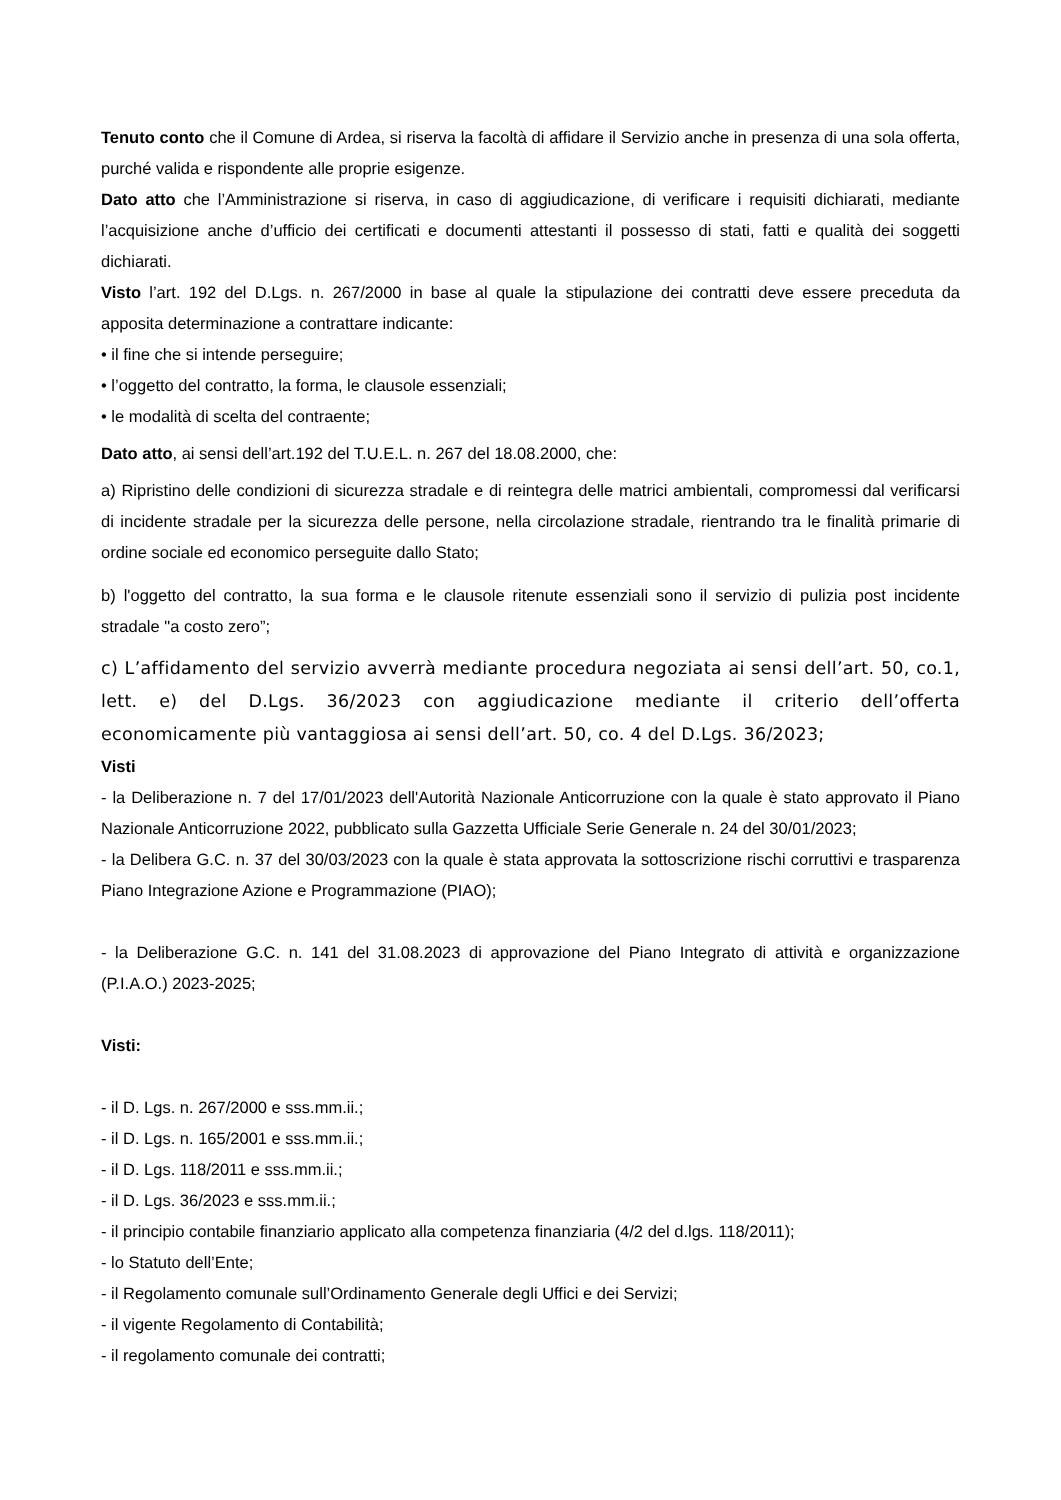Tenuto conto che il Comune di Ardea, si riserva la facoltà di affidare il Servizio anche in presenza di una sola offerta, purché valida e rispondente alle proprie esigenze.
Dato atto che l’Amministrazione si riserva, in caso di aggiudicazione, di verificare i requisiti dichiarati, mediante l’acquisizione anche d’ufficio dei certificati e documenti attestanti il possesso di stati, fatti e qualità dei soggetti dichiarati.
Visto l’art. 192 del D.Lgs. n. 267/2000 in base al quale la stipulazione dei contratti deve essere preceduta da apposita determinazione a contrattare indicante:
• il fine che si intende perseguire;
• l’oggetto del contratto, la forma, le clausole essenziali;
• le modalità di scelta del contraente;
Dato atto, ai sensi dell’art.192 del T.U.E.L. n. 267 del 18.08.2000, che:
a) Ripristino delle condizioni di sicurezza stradale e di reintegra delle matrici ambientali, compromessi dal verificarsi di incidente stradale per la sicurezza delle persone, nella circolazione stradale, rientrando tra le finalità primarie di ordine sociale ed economico perseguite dallo Stato;
b) l'oggetto del contratto, la sua forma e le clausole ritenute essenziali sono il servizio di pulizia post incidente stradale "a costo zero”;
c) L’affidamento del servizio avverrà mediante procedura negoziata ai sensi dell’art. 50, co.1, lett. e) del D.Lgs. 36/2023 con aggiudicazione mediante il criterio dell’offerta economicamente più vantaggiosa ai sensi dell’art. 50, co. 4 del D.Lgs. 36/2023;
Visti
- la Deliberazione n. 7 del 17/01/2023 dell'Autorità Nazionale Anticorruzione con la quale è stato approvato il Piano Nazionale Anticorruzione 2022, pubblicato sulla Gazzetta Ufficiale Serie Generale n. 24 del 30/01/2023;
- la Delibera G.C. n. 37 del 30/03/2023 con la quale è stata approvata la sottoscrizione rischi corruttivi e trasparenza Piano Integrazione Azione e Programmazione (PIAO);
- la Deliberazione G.C. n. 141 del 31.08.2023 di approvazione del Piano Integrato di attività e organizzazione (P.I.A.O.) 2023-2025;
Visti:
- il D. Lgs. n. 267/2000 e sss.mm.ii.;
- il D. Lgs. n. 165/2001 e sss.mm.ii.;
- il D. Lgs. 118/2011 e sss.mm.ii.;
- il D. Lgs. 36/2023 e sss.mm.ii.;
- il principio contabile finanziario applicato alla competenza finanziaria (4/2 del d.lgs. 118/2011);
- lo Statuto dell’Ente;
- il Regolamento comunale sull’Ordinamento Generale degli Uffici e dei Servizi;
- il vigente Regolamento di Contabilità;
- il regolamento comunale dei contratti;